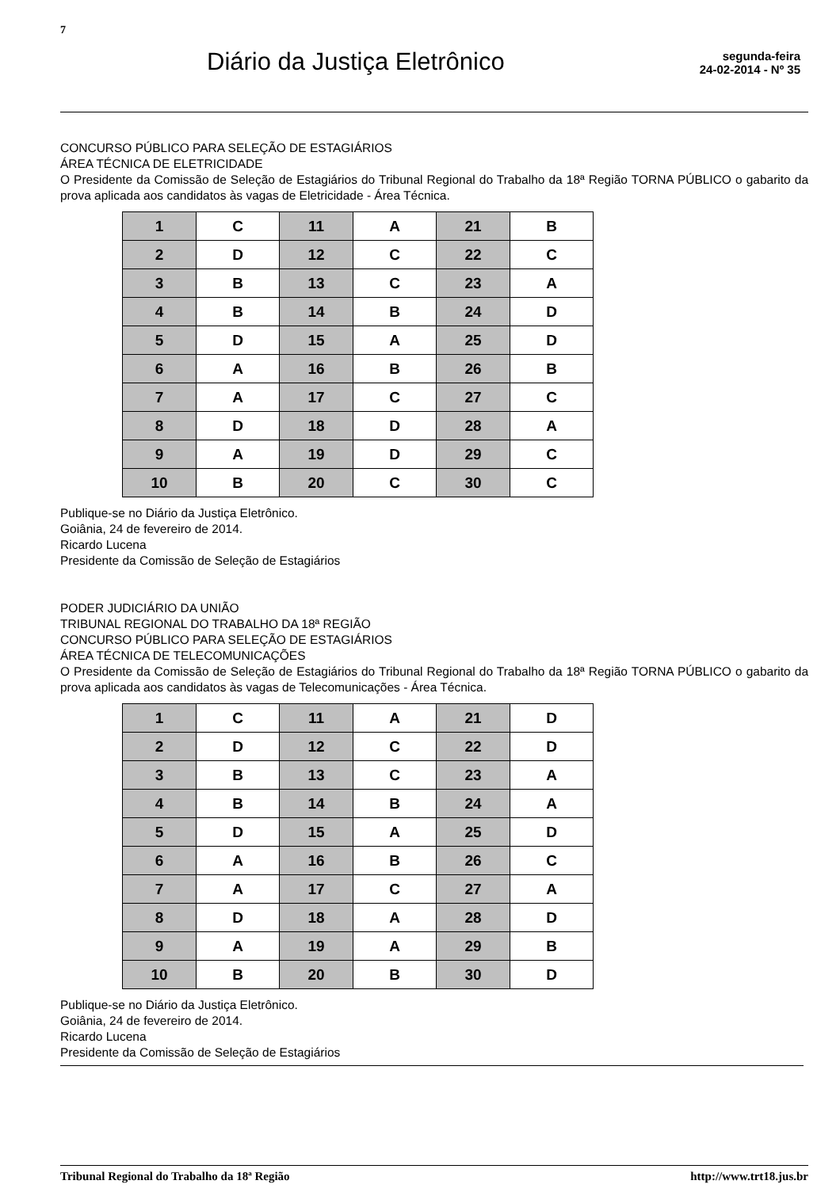7
Diário da Justiça Eletrônico
segunda-feira
24-02-2014 - Nº 35
CONCURSO PÚBLICO PARA SELEÇÃO DE ESTAGIÁRIOS
ÁREA TÉCNICA DE ELETRICIDADE
O Presidente da Comissão de Seleção de Estagiários do Tribunal Regional do Trabalho da 18ª Região TORNA PÚBLICO o gabarito da prova aplicada aos candidatos às vagas de Eletricidade - Área Técnica.
| 1 | C | 11 | A | 21 | B |
| 2 | D | 12 | C | 22 | C |
| 3 | B | 13 | C | 23 | A |
| 4 | B | 14 | B | 24 | D |
| 5 | D | 15 | A | 25 | D |
| 6 | A | 16 | B | 26 | B |
| 7 | A | 17 | C | 27 | C |
| 8 | D | 18 | D | 28 | A |
| 9 | A | 19 | D | 29 | C |
| 10 | B | 20 | C | 30 | C |
Publique-se no Diário da Justiça Eletrônico.
Goiânia, 24 de fevereiro de 2014.
Ricardo Lucena
Presidente da Comissão de Seleção de Estagiários
PODER JUDICIÁRIO DA UNIÃO
TRIBUNAL REGIONAL DO TRABALHO DA 18ª REGIÃO
CONCURSO PÚBLICO PARA SELEÇÃO DE ESTAGIÁRIOS
ÁREA TÉCNICA DE TELECOMUNICAÇÕES
O Presidente da Comissão de Seleção de Estagiários do Tribunal Regional do Trabalho da 18ª Região TORNA PÚBLICO o gabarito da prova aplicada aos candidatos às vagas de Telecomunicações - Área Técnica.
| 1 | C | 11 | A | 21 | D |
| 2 | D | 12 | C | 22 | D |
| 3 | B | 13 | C | 23 | A |
| 4 | B | 14 | B | 24 | A |
| 5 | D | 15 | A | 25 | D |
| 6 | A | 16 | B | 26 | C |
| 7 | A | 17 | C | 27 | A |
| 8 | D | 18 | A | 28 | D |
| 9 | A | 19 | A | 29 | B |
| 10 | B | 20 | B | 30 | D |
Publique-se no Diário da Justiça Eletrônico.
Goiânia, 24 de fevereiro de 2014.
Ricardo Lucena
Presidente da Comissão de Seleção de Estagiários
Tribunal Regional do Trabalho da 18ª Região http://www.trt18.jus.br